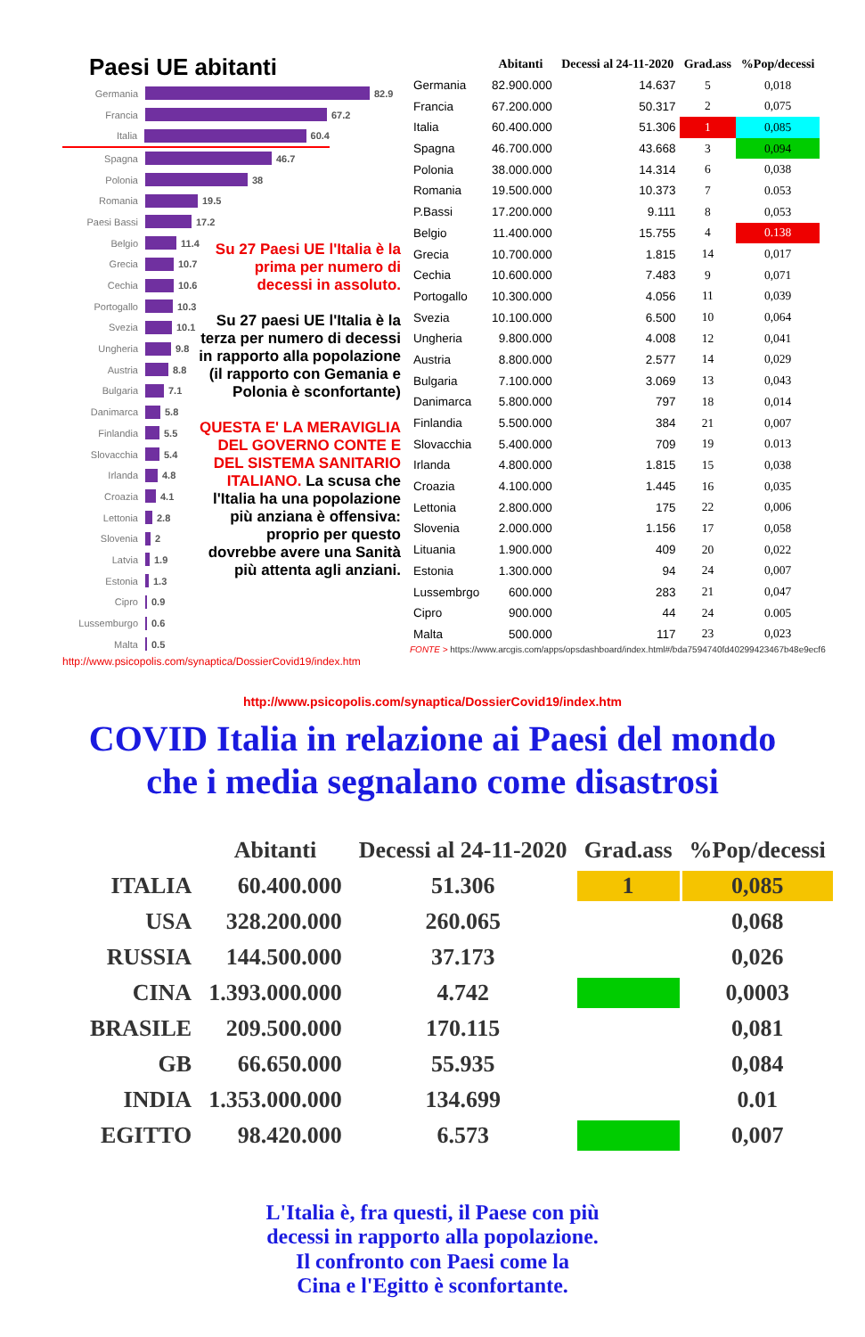Paesi UE abitanti
Germania 82.9
Francia 67.2
Italia 60.4
Spagna 46.7
Polonia 38
Romania 19.5
Paesi Bassi 17.2
Belgio 11.4
Grecia 10.7
Cechia 10.6
Portogallo 10.3
Svezia 10.1
Ungheria 9.8
Austria 8.8
Bulgaria 7.1
Danimarca 5.8
Finlandia 5.5
Slovacchia 5.4
Irlanda 4.8
Croazia 4.1
Lettonia 2.8
Slovenia 2
Latvia 1.9
Estonia 1.3
Cipro 0.9
Lussemburgo 0.6
Malta 0.5
http://www.psicopolis.com/synaptica/DossierCovid19/index.htm
Su 27 Paesi UE l'Italia è la prima per numero di decessi in assoluto.
Su 27 paesi UE l'Italia è la terza per numero di decessi in rapporto alla popolazione (il rapporto con Gemania e Polonia è sconfortante)
QUESTA E' LA MERAVIGLIA DEL GOVERNO CONTE E DEL SISTEMA SANITARIO ITALIANO. La scusa che l'Italia ha una popolazione più anziana è offensiva: proprio per questo dovrebbe avere una Sanità più attenta agli anziani.
| | Abitanti | Decessi al 24-11-2020 | Grad.ass | %Pop/decessi |
| --- | --- | --- | --- | --- |
| Germania | 82.900.000 | 14.637 | 5 | 0,018 |
| Francia | 67.200.000 | 50.317 | 2 | 0,075 |
| Italia | 60.400.000 | 51.306 | 1 | 0,085 |
| Spagna | 46.700.000 | 43.668 | 3 | 0,094 |
| Polonia | 38.000.000 | 14.314 | 6 | 0,038 |
| Romania | 19.500.000 | 10.373 | 7 | 0.053 |
| P.Bassi | 17.200.000 | 9.111 | 8 | 0,053 |
| Belgio | 11.400.000 | 15.755 | 4 | 0.138 |
| Grecia | 10.700.000 | 1.815 | 14 | 0,017 |
| Cechia | 10.600.000 | 7.483 | 9 | 0,071 |
| Portogallo | 10.300.000 | 4.056 | 11 | 0,039 |
| Svezia | 10.100.000 | 6.500 | 10 | 0,064 |
| Ungheria | 9.800.000 | 4.008 | 12 | 0,041 |
| Austria | 8.800.000 | 2.577 | 14 | 0,029 |
| Bulgaria | 7.100.000 | 3.069 | 13 | 0,043 |
| Danimarca | 5.800.000 | 797 | 18 | 0,014 |
| Finlandia | 5.500.000 | 384 | 21 | 0,007 |
| Slovacchia | 5.400.000 | 709 | 19 | 0.013 |
| Irlanda | 4.800.000 | 1.815 | 15 | 0,038 |
| Croazia | 4.100.000 | 1.445 | 16 | 0,035 |
| Lettonia | 2.800.000 | 175 | 22 | 0,006 |
| Slovenia | 2.000.000 | 1.156 | 17 | 0,058 |
| Lituania | 1.900.000 | 409 | 20 | 0,022 |
| Estonia | 1.300.000 | 94 | 24 | 0,007 |
| Lussembrgo | 600.000 | 283 | 21 | 0,047 |
| Cipro | 900.000 | 44 | 24 | 0.005 |
| Malta | 500.000 | 117 | 23 | 0,023 |
FONTE > https://www.arcgis.com/apps/opsdashboard/index.html#/bda7594740fd40299423467b48e9ecf6
http://www.psicopolis.com/synaptica/DossierCovid19/index.htm
COVID Italia in relazione ai Paesi del mondo
che i media segnalano come disastrosi
| | Abitanti | Decessi al 24-11-2020 | Grad.ass | %Pop/decessi |
| ITALIA | 60.400.000 | 51.306 | 1 | 0,085 |
| USA | 328.200.000 | 260.065 | | 0,068 |
| RUSSIA | 144.500.000 | 37.173 | | 0,026 |
| CINA | 1.393.000.000 | 4.742 | | 0,0003 |
| BRASILE | 209.500.000 | 170.115 | | 0,081 |
| GB | 66.650.000 | 55.935 | | 0,084 |
| INDIA | 1.353.000.000 | 134.699 | | 0.01 |
| EGITTO | 98.420.000 | 6.573 | | 0,007 |
L'Italia è, fra questi, il Paese con più
decessi in rapporto alla popolazione.
Il confronto con Paesi come la
Cina e l'Egitto è sconfortante.